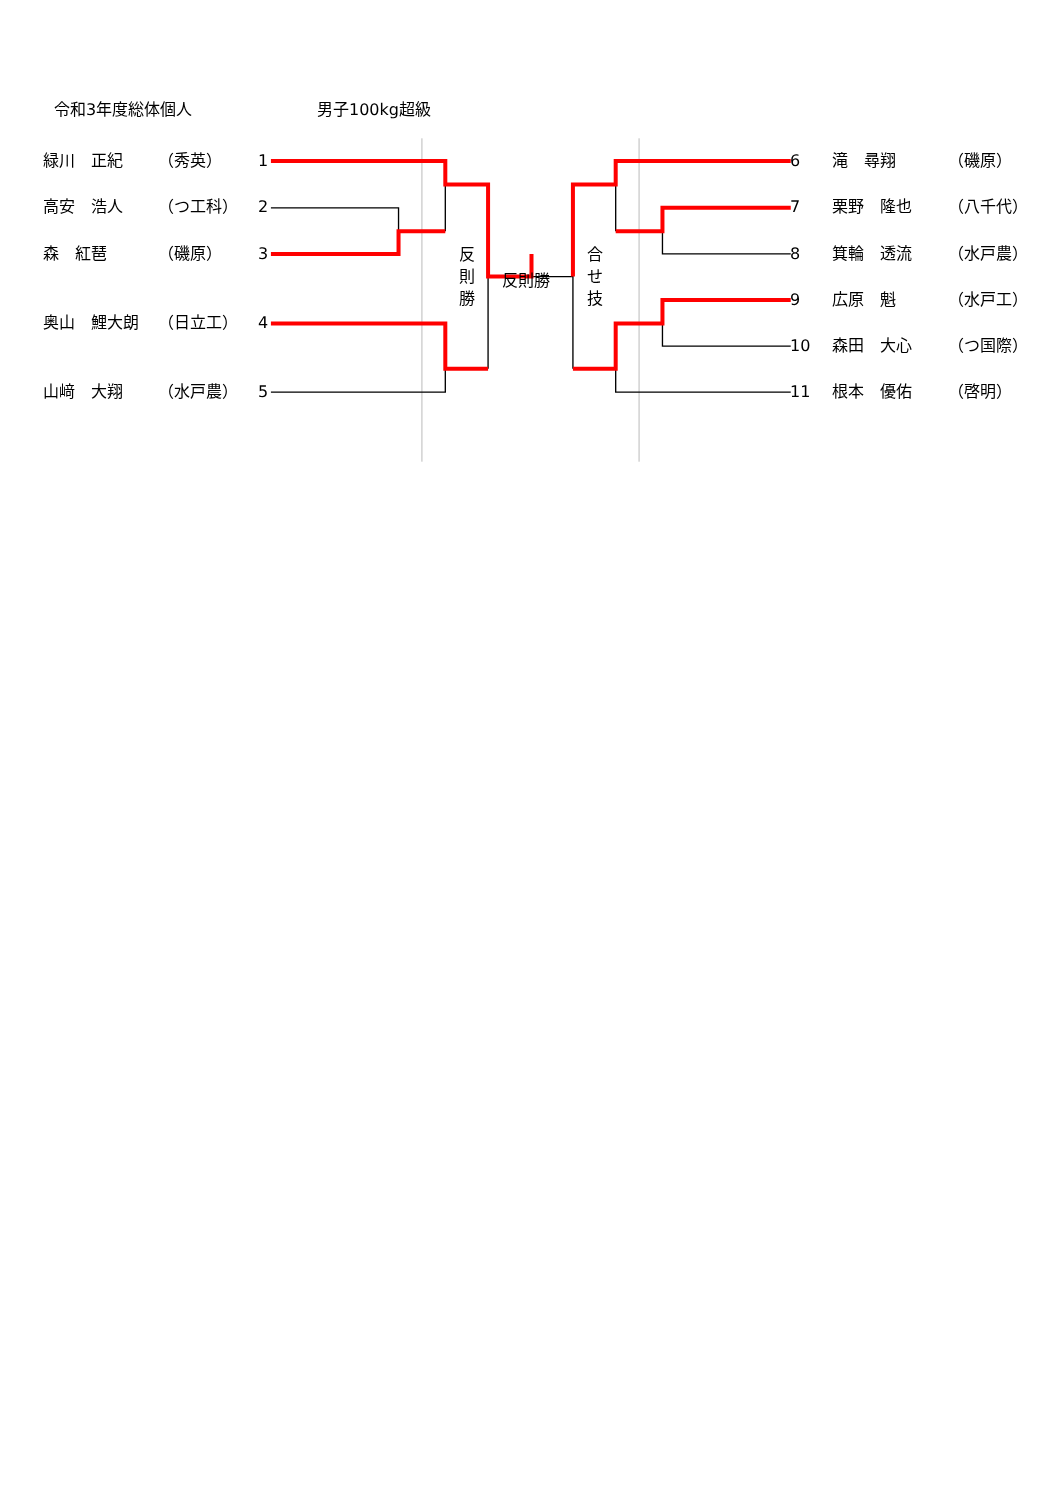令和3年度総体個人 男子100kg超級
緑川　正紀 （秀英） 1
高安　浩人 （つ工科） 2
森　紅琶 （磯原） 3
奥山　鯉大朗 （日立工） 4
山﨑　大翔 （水戸農） 5
反
則
勝
反則勝
合
せ
技
6 滝　尋翔 （磯原）
7 栗野　隆也 （八千代）
8 箕輪　透流 （水戸農）
9 広原　魁 （水戸工）
10 森田　大心 （つ国際）
11 根本　優佑 （啓明）